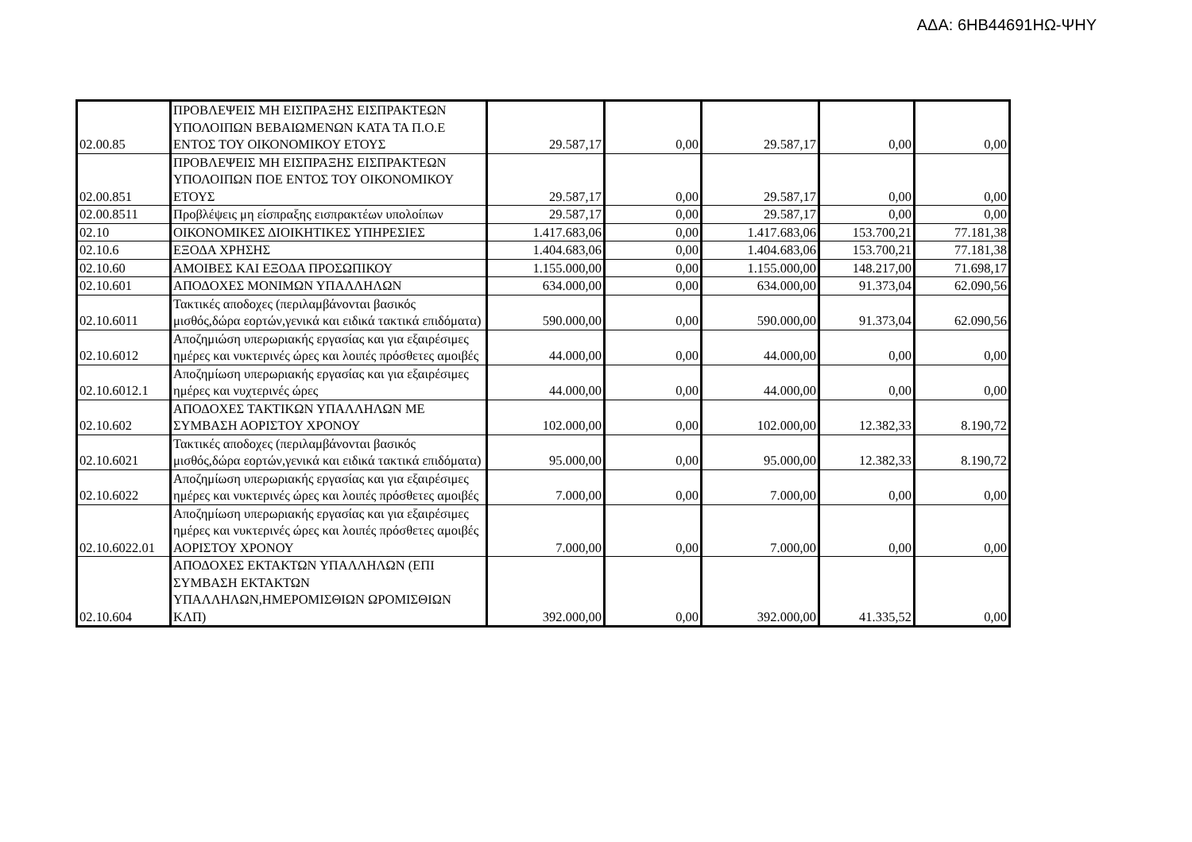ΑΔΑ: 6ΗΒ44691ΗΩ-ΨΗΥ
| 02.00.85 | ΠΡΟΒΛΕΨΕΙΣ ΜΗ ΕΙΣΠΡΑΞΗΣ ΕΙΣΠΡΑΚΤΕΩΝ ΥΠΟΛΟΙΠΩΝ ΒΕΒΑΙΩΜΕΝΩΝ ΚΑΤΑ ΤΑ Π.Ο.Ε ΕΝΤΟΣ ΤΟΥ ΟΙΚΟΝΟΜΙΚΟΥ ΕΤΟΥΣ | 29.587,17 | 0,00 | 29.587,17 | 0,00 | 0,00 |
| 02.00.851 | ΠΡΟΒΛΕΨΕΙΣ ΜΗ ΕΙΣΠΡΑΞΗΣ ΕΙΣΠΡΑΚΤΕΩΝ ΥΠΟΛΟΙΠΩΝ ΠΟΕ ΕΝΤΟΣ ΤΟΥ ΟΙΚΟΝΟΜΙΚΟΥ ΕΤΟΥΣ | 29.587,17 | 0,00 | 29.587,17 | 0,00 | 0,00 |
| 02.00.8511 | Προβλέψεις μη είσπραξης εισπρακτέων υπολοίπων | 29.587,17 | 0,00 | 29.587,17 | 0,00 | 0,00 |
| 02.10 | ΟΙΚΟΝΟΜΙΚΕΣ ΔΙΟΙΚΗΤΙΚΕΣ ΥΠΗΡΕΣΙΕΣ | 1.417.683,06 | 0,00 | 1.417.683,06 | 153.700,21 | 77.181,38 |
| 02.10.6 | ΕΞΟΔΑ ΧΡΗΣΗΣ | 1.404.683,06 | 0,00 | 1.404.683,06 | 153.700,21 | 77.181,38 |
| 02.10.60 | ΑΜΟΙΒΕΣ ΚΑΙ ΕΞΟΔΑ ΠΡΟΣΩΠΙΚΟΥ | 1.155.000,00 | 0,00 | 1.155.000,00 | 148.217,00 | 71.698,17 |
| 02.10.601 | ΑΠΟΔΟΧΕΣ ΜΟΝΙΜΩΝ ΥΠΑΛΛΗΛΩΝ | 634.000,00 | 0,00 | 634.000,00 | 91.373,04 | 62.090,56 |
| 02.10.6011 | Τακτικές αποδοχες (περιλαμβάνονται βασικός μισθός,δώρα εορτών,γενικά και ειδικά τακτικά επιδόματα) | 590.000,00 | 0,00 | 590.000,00 | 91.373,04 | 62.090,56 |
| 02.10.6012 | Αποζημιώση υπερωριακής εργασίας και για εξαιρέσιμες ημέρες και νυκτερινές ώρες και λοιπές πρόσθετες αμοιβές | 44.000,00 | 0,00 | 44.000,00 | 0,00 | 0,00 |
| 02.10.6012.1 | Αποζημίωση υπερωριακής εργασίας και για εξαιρέσιμες ημέρες και νυχτερινές ώρες | 44.000,00 | 0,00 | 44.000,00 | 0,00 | 0,00 |
| 02.10.602 | ΑΠΟΔΟΧΕΣ ΤΑΚΤΙΚΩΝ ΥΠΑΛΛΗΛΩΝ ΜΕ ΣΥΜΒΑΣΗ ΑΟΡΙΣΤΟΥ ΧΡΟΝΟΥ | 102.000,00 | 0,00 | 102.000,00 | 12.382,33 | 8.190,72 |
| 02.10.6021 | Τακτικές αποδοχες (περιλαμβάνονται βασικός μισθός,δώρα εορτών,γενικά και ειδικά τακτικά επιδόματα) | 95.000,00 | 0,00 | 95.000,00 | 12.382,33 | 8.190,72 |
| 02.10.6022 | Αποζημίωση υπερωριακής εργασίας και για εξαιρέσιμες ημέρες και νυκτερινές ώρες και λοιπές πρόσθετες αμοιβές | 7.000,00 | 0,00 | 7.000,00 | 0,00 | 0,00 |
| 02.10.6022.01 | Αποζημίωση υπερωριακής εργασίας και για εξαιρέσιμες ημέρες και νυκτερινές ώρες και λοιπές πρόσθετες αμοιβές ΑΟΡΙΣΤΟΥ ΧΡΟΝΟΥ | 7.000,00 | 0,00 | 7.000,00 | 0,00 | 0,00 |
| 02.10.604 | ΑΠΟΔΟΧΕΣ ΕΚΤΑΚΤΩΝ ΥΠΑΛΛΗΛΩΝ (ΕΠΙ ΣΥΜΒΑΣΗ ΕΚΤΑΚΤΩΝ ΥΠΑΛΛΗΛΩΝ,ΗΜΕΡΟΜΙΣΘΙΩΝ ΩΡΟΜΙΣΘΙΩΝ ΚΛΠ) | 392.000,00 | 0,00 | 392.000,00 | 41.335,52 | 0,00 |